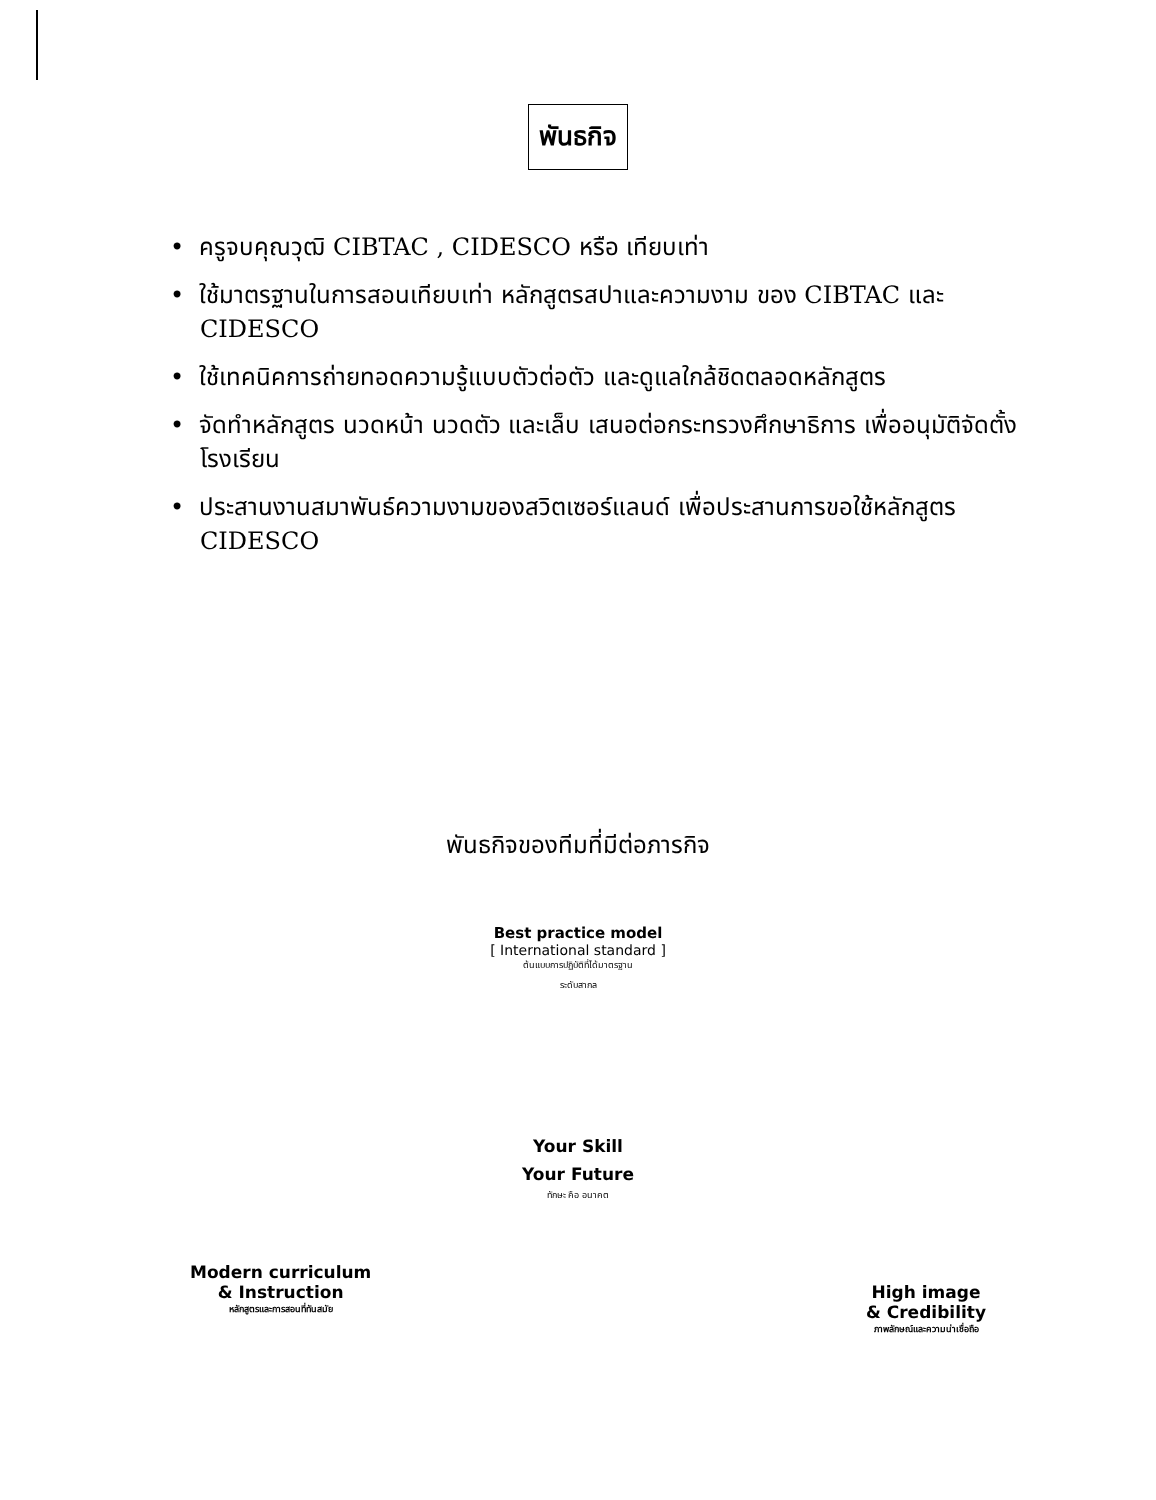พันธกิจ
• ครูจบคุณวุฒิ CIBTAC , CIDESCO หรือ เทียบเท่า
• ใช้มาตรฐานในการสอนเทียบเท่า หลักสูตรสปาและความงาม ของ CIBTAC และ CIDESCO
• ใช้เทคนิคการถ่ายทอดความรู้แบบตัวต่อตัว และดูแลใกล้ชิดตลอดหลักสูตร
• จัดทำหลักสูตร นวดหน้า นวดตัว และเล็บ เสนอต่อกระทรวงศึกษาธิการ เพื่ออนุมัติจัดตั้งโรงเรียน
• ประสานงานสมาพันธ์ความงามของสวิตเซอร์แลนด์ เพื่อประสานการขอใช้หลักสูตร CIDESCO
พันธกิจของทีมที่มีต่อภารกิจ
Best practice model
[ International standard ]
ต้นแบบการปฏิบัติที่ได้มาตรฐาน
ระดับสากล
Your Skill
Your Future
ทักษะ คือ อนาคต
Modern curriculum
& Instruction
หลักสูตรและการสอนที่ทันสมัย
High image
& Credibility
ภาพลักษณ์และความน่าเชื่อถือ